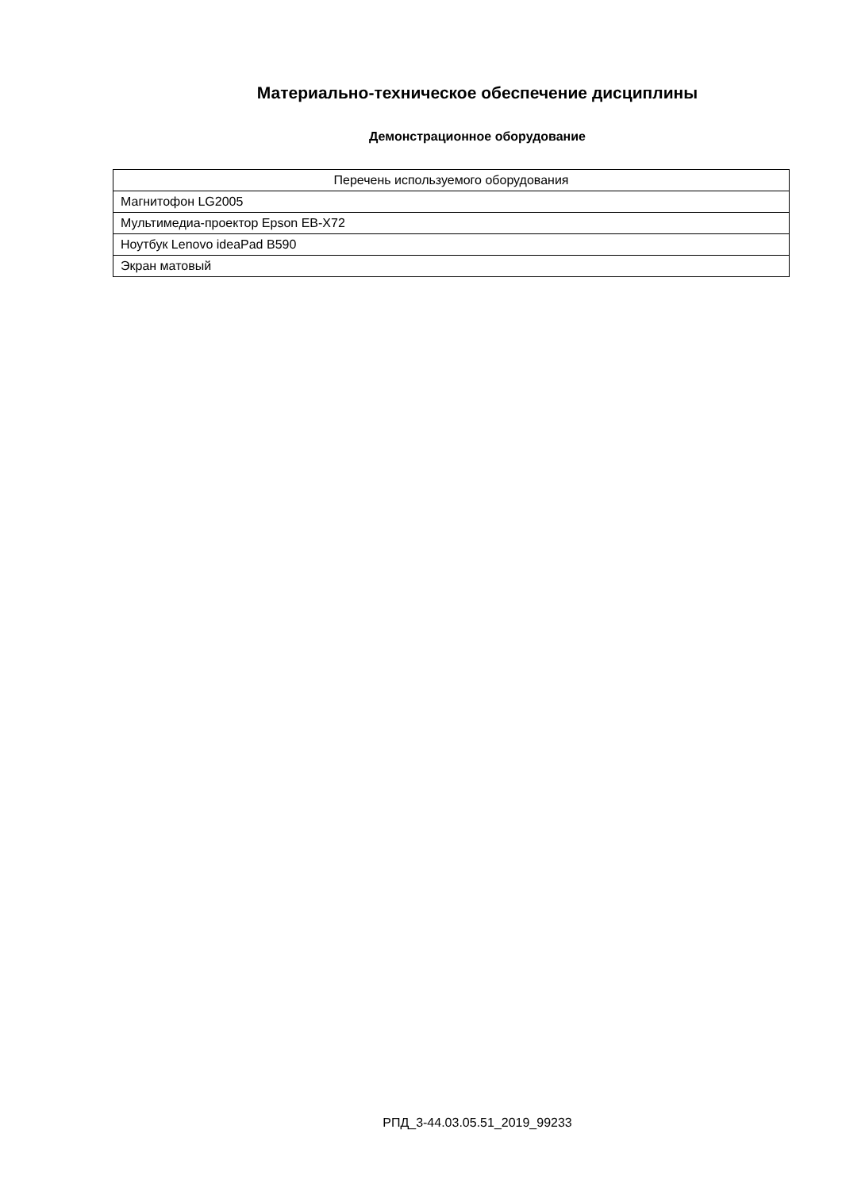Материально-техническое обеспечение дисциплины
Демонстрационное оборудование
| Перечень используемого оборудования |
| --- |
| Магнитофон LG2005 |
| Мультимедиа-проектор Epson EB-X72 |
| Ноутбук Lenovo ideaPad B590 |
| Экран матовый |
РПД_3-44.03.05.51_2019_99233